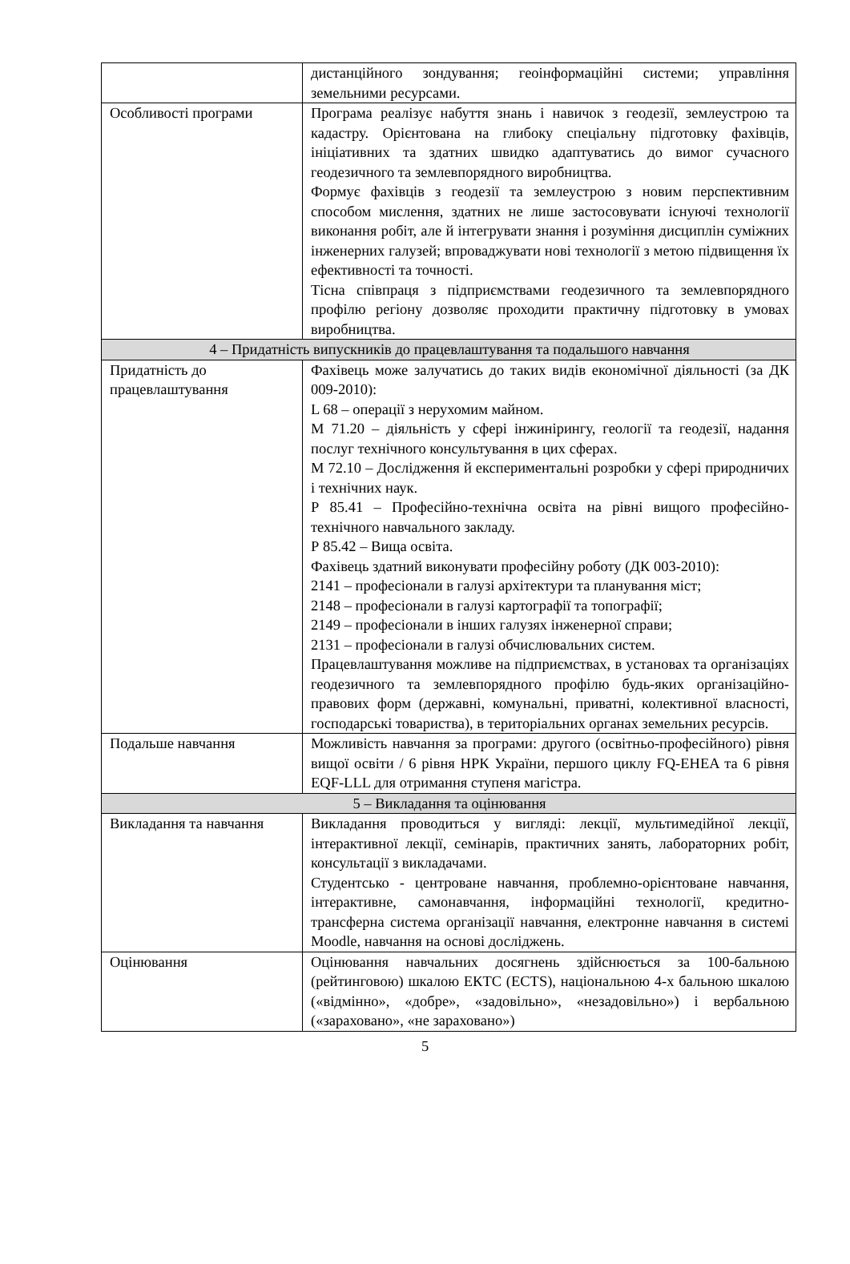| | дистанційного зондування; геоінформаційні системи; управління земельними ресурсами. |
| Особливості програми | Програма реалізує набуття знань і навичок з геодезії, землеустрою та кадастру. Орієнтована на глибоку спеціальну підготовку фахівців, ініціативних та здатних швидко адаптуватись до вимог сучасного геодезичного та землевпорядного виробництва. Формує фахівців з геодезії та землеустрою з новим перспективним способом мислення, здатних не лише застосовувати існуючі технології виконання робіт, але й інтегрувати знання і розуміння дисциплін суміжних інженерних галузей; впроваджувати нові технології з метою підвищення їх ефективності та точності. Тісна співпраця з підприємствами геодезичного та землевпорядного профілю регіону дозволяє проходити практичну підготовку в умовах виробництва. |
| 4 – Придатність випускників до працевлаштування та подальшого навчання | |
| Придатність до працевлаштування | Фахівець може залучатись до таких видів економічної діяльності (за ДК 009-2010): L 68 – операції з нерухомим майном. М 71.20 – діяльність у сфері інжинірингу, геології та геодезії, надання послуг технічного консультування в цих сферах. М 72.10 – Дослідження й експериментальні розробки у сфері природничих і технічних наук. Р 85.41 – Професійно-технічна освіта на рівні вищого професійно-технічного навчального закладу. Р 85.42 – Вища освіта. Фахівець здатний виконувати професійну роботу (ДК 003-2010): 2141 – професіонали в галузі архітектури та планування міст; 2148 – професіонали в галузі картографії та топографії; 2149 – професіонали в інших галузях інженерної справи; 2131 – професіонали в галузі обчислювальних систем. Працевлаштування можливе на підприємствах, в установах та організаціях геодезичного та землевпорядного профілю будь-яких організаційно-правових форм (державні, комунальні, приватні, колективної власності, господарські товариства), в територіальних органах земельних ресурсів. |
| Подальше навчання | Можливість навчання за програми: другого (освітньо-професійного) рівня вищої освіти / 6 рівня НРК України, першого циклу FQ-EHEA та 6 рівня EQF-LLL для отримання ступеня магістра. |
| 5 – Викладання та оцінювання | |
| Викладання та навчання | Викладання проводиться у вигляді: лекції, мультимедійної лекції, інтерактивної лекції, семінарів, практичних занять, лабораторних робіт, консультації з викладачами. Студентсько - центроване навчання, проблемно-орієнтоване навчання, інтерактивне, самонавчання, інформаційні технології, кредитно-трансферна система організації навчання, електронне навчання в системі Moodle, навчання на основі досліджень. |
| Оцінювання | Оцінювання навчальних досягнень здійснюється за 100-бальною (рейтинговою) шкалою ЕКТС (ECTS), національною 4-х бальною шкалою («відмінно», «добре», «задовільно», «незадовільно») і вербальною («зараховано», «не зараховано») |
5